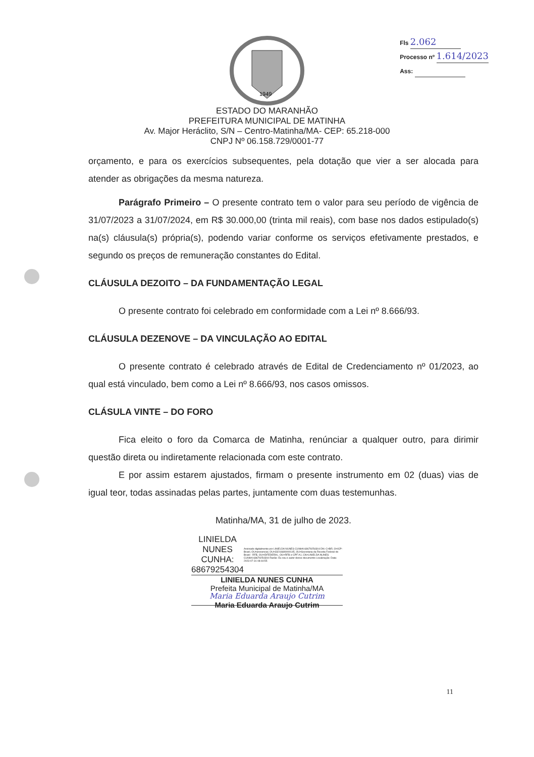Fls 2.062
Processo nº 1.614/2023
Ass:
1949
ESTADO DO MARANHÃO
PREFEITURA MUNICIPAL DE MATINHA
Av. Major Heráclito, S/N – Centro-Matinha/MA- CEP: 65.218-000
CNPJ Nº 06.158.729/0001-77
orçamento, e para os exercícios subsequentes, pela dotação que vier a ser alocada para atender as obrigações da mesma natureza.
Parágrafo Primeiro – O presente contrato tem o valor para seu período de vigência de 31/07/2023 a 31/07/2024, em R$ 30.000,00 (trinta mil reais), com base nos dados estipulado(s) na(s) cláusula(s) própria(s), podendo variar conforme os serviços efetivamente prestados, e segundo os preços de remuneração constantes do Edital.
CLÁUSULA DEZOITO – DA FUNDAMENTAÇÃO LEGAL
O presente contrato foi celebrado em conformidade com a Lei nº 8.666/93.
CLÁUSULA DEZENOVE – DA VINCULAÇÃO AO EDITAL
O presente contrato é celebrado através de Edital de Credenciamento nº 01/2023, ao qual está vinculado, bem como a Lei nº 8.666/93, nos casos omissos.
CLÁSULA VINTE – DO FORO
Fica eleito o foro da Comarca de Matinha, renúnciar a qualquer outro, para dirimir questão direta ou indiretamente relacionada com este contrato.
E por assim estarem ajustados, firmam o presente instrumento em 02 (duas) vias de igual teor, todas assinadas pelas partes, juntamente com duas testemunhas.
Matinha/MA, 31 de julho de 2023.
LINIELDA NUNES CUNHA: 68679254304
Assinado digitalmente por LINIELDA NUNES CUNHA:68679254304 DN: C=BR, O=ICP-Brasil, OU=presencial, OU=33216689000145, OU=Secretaria da Receita Federal do Brasil - RFB, OU=IDFEDERAL, OU=RFB e-CPF A1, CN=LINIELDA NUNES CUNHA:68679254304 Razão: Eu sou o autor desse documento Localização: Data: 2023-07-31 08:44:55
LINIELDA NUNES CUNHA
Prefeita Municipal de Matinha/MA
Maria Eduarda Araujo Cutrim
Maria Eduarda Araujo Cutrim
11